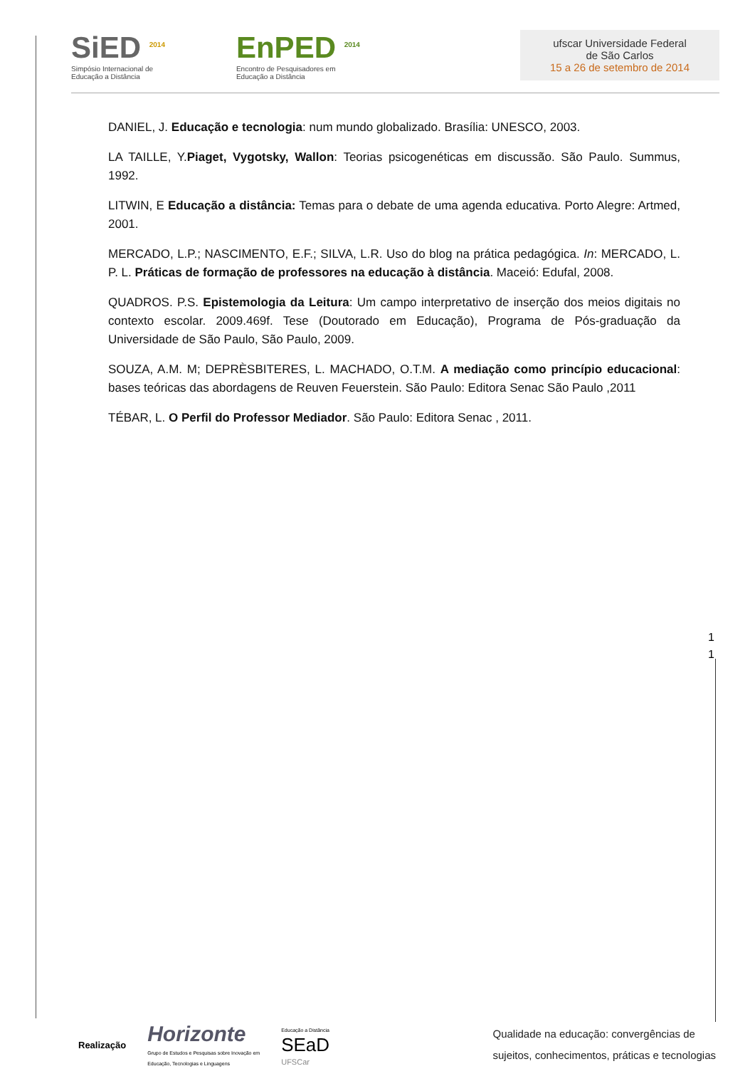SiED <sup>2014</sup>
Simpósio Internacional de
Educação a Distância
EnPED <sup>2014</sup>
Encontro de Pesquisadores em
Educação a Distância
ufscar Universidade Federal
de São Carlos
15 a 26 de setembro de 2014
DANIEL, J. Educação e tecnologia: num mundo globalizado. Brasília: UNESCO, 2003.
LA TAILLE, Y.Piaget, Vygotsky, Wallon: Teorias psicogenéticas em discussão. São Paulo. Summus, 1992.
LITWIN, E Educação a distância: Temas para o debate de uma agenda educativa. Porto Alegre: Artmed, 2001.
MERCADO, L.P.; NASCIMENTO, E.F.; SILVA, L.R. Uso do blog na prática pedagógica. In: MERCADO, L. P. L. Práticas de formação de professores na educação à distância. Maceió: Edufal, 2008.
QUADROS. P.S. Epistemologia da Leitura: Um campo interpretativo de inserção dos meios digitais no contexto escolar. 2009.469f. Tese (Doutorado em Educação), Programa de Pós-graduação da Universidade de São Paulo, São Paulo, 2009.
SOUZA, A.M. M; DEPRÈSBITERES, L. MACHADO, O.T.M. A mediação como princípio educacional: bases teóricas das abordagens de Reuven Feuerstein. São Paulo: Editora Senac São Paulo ,2011
TÉBAR, L. O Perfil do Professor Mediador. São Paulo: Editora Senac , 2011.
1
1
Realização
Horizonte
Grupo de Estudos e Pesquisas sobre Inovação em
Educação, Tecnologias e Linguagens
Educação a Distância
SEaD
UFSCar
Qualidade na educação: convergências de
sujeitos, conhecimentos, práticas e tecnologias